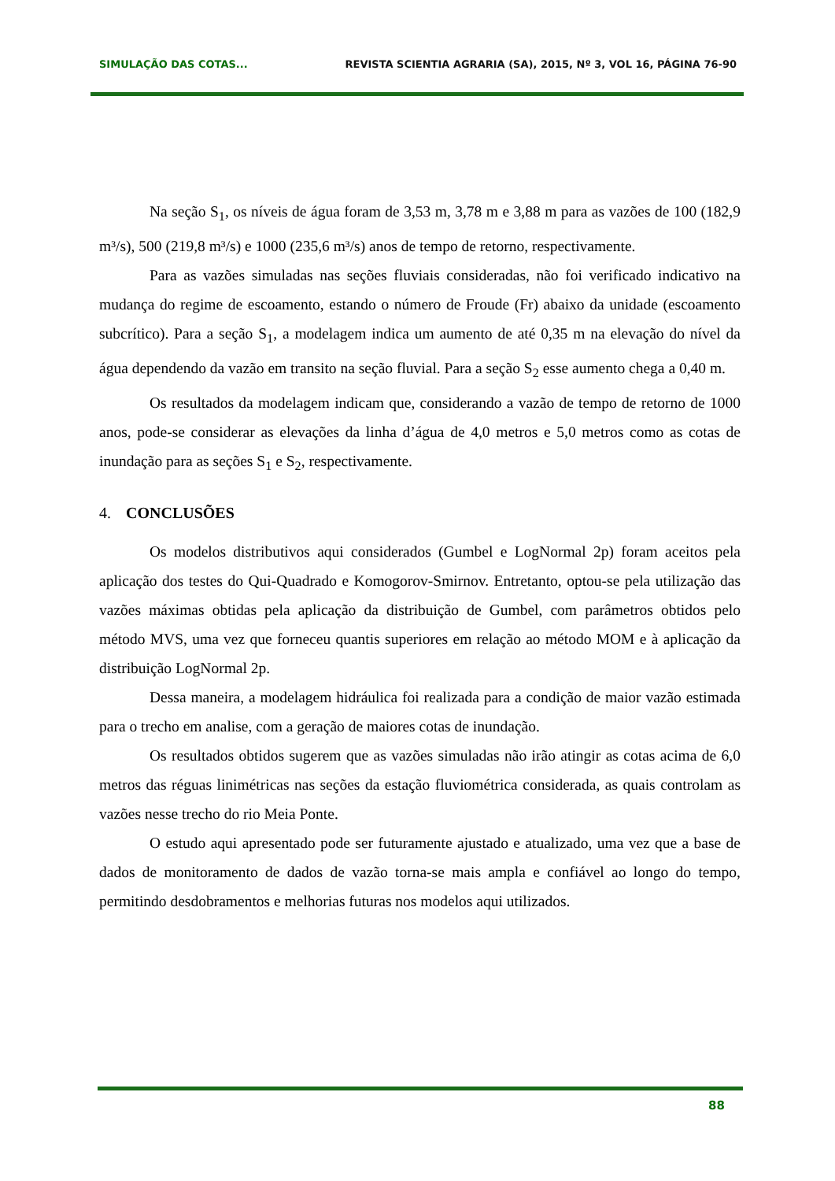SIMULAÇÃO DAS COTAS... REVISTA SCIENTIA AGRARIA (SA), 2015, Nº 3, VOL 16, PÁGINA 76-90
Na seção S<sub>1</sub>, os níveis de água foram de 3,53 m, 3,78 m e 3,88 m para as vazões de 100 (182,9 m³/s), 500 (219,8 m³/s) e 1000 (235,6 m³/s) anos de tempo de retorno, respectivamente.
Para as vazões simuladas nas seções fluviais consideradas, não foi verificado indicativo na mudança do regime de escoamento, estando o número de Froude (Fr) abaixo da unidade (escoamento subcrítico). Para a seção S<sub>1</sub>, a modelagem indica um aumento de até 0,35 m na elevação do nível da água dependendo da vazão em transito na seção fluvial. Para a seção S<sub>2</sub> esse aumento chega a 0,40 m.
Os resultados da modelagem indicam que, considerando a vazão de tempo de retorno de 1000 anos, pode-se considerar as elevações da linha d’água de 4,0 metros e 5,0 metros como as cotas de inundação para as seções S<sub>1</sub> e S<sub>2</sub>, respectivamente.
4. CONCLUSÕES
Os modelos distributivos aqui considerados (Gumbel e LogNormal 2p) foram aceitos pela aplicação dos testes do Qui-Quadrado e Komogorov-Smirnov. Entretanto, optou-se pela utilização das vazões máximas obtidas pela aplicação da distribuição de Gumbel, com parâmetros obtidos pelo método MVS, uma vez que forneceu quantis superiores em relação ao método MOM e à aplicação da distribuição LogNormal 2p.
Dessa maneira, a modelagem hidráulica foi realizada para a condição de maior vazão estimada para o trecho em analise, com a geração de maiores cotas de inundação.
Os resultados obtidos sugerem que as vazões simuladas não irão atingir as cotas acima de 6,0 metros das réguas linimétricas nas seções da estação fluviométrica considerada, as quais controlam as vazões nesse trecho do rio Meia Ponte.
O estudo aqui apresentado pode ser futuramente ajustado e atualizado, uma vez que a base de dados de monitoramento de dados de vazão torna-se mais ampla e confiável ao longo do tempo, permitindo desdobramentos e melhorias futuras nos modelos aqui utilizados.
88